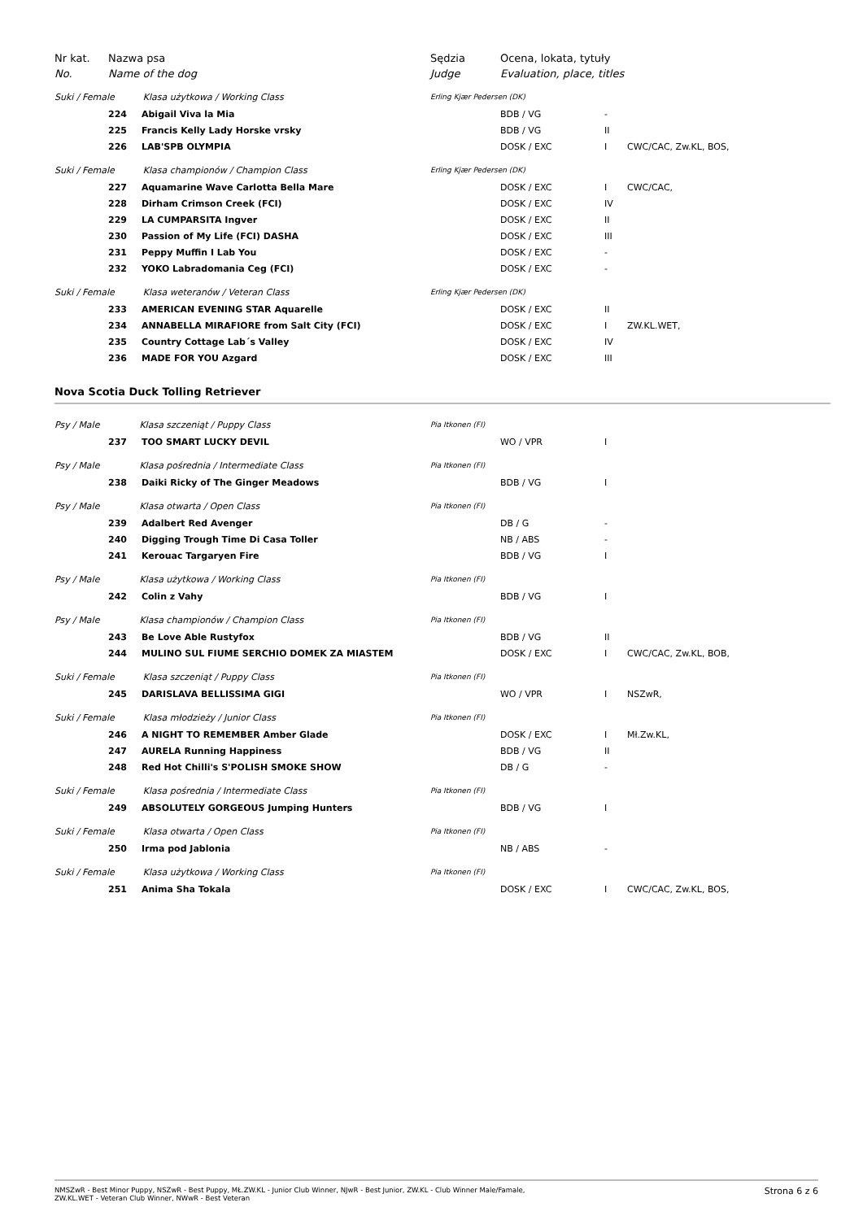| Nr kat. | Nazwa psa | | Sędzia | Ocena, lokata, tytuły | | |
| No. | Name of the dog | | Judge | Evaluation, place, titles | | |
| Suki / Female Klasa użytkowa / Working Class | | | Erling Kjær Pedersen (DK) | | | |
| | 224 | Abigail Viva la Mia | | BDB / VG | - | |
| | 225 | Francis Kelly Lady Horske vrsky | | BDB / VG | II | |
| | 226 | LAB'SPB OLYMPIA | | DOSK / EXC | I | CWC/CAC, Zw.KL, BOS, |
| Suki / Female Klasa championów / Champion Class | | | Erling Kjær Pedersen (DK) | | | |
| | 227 | Aquamarine Wave Carlotta Bella Mare | | DOSK / EXC | I | CWC/CAC, |
| | 228 | Dirham Crimson Creek (FCI) | | DOSK / EXC | IV | |
| | 229 | LA CUMPARSITA Ingver | | DOSK / EXC | II | |
| | 230 | Passion of My Life (FCI) DASHA | | DOSK / EXC | III | |
| | 231 | Peppy Muffin I Lab You | | DOSK / EXC | - | |
| | 232 | YOKO Labradomania Ceg (FCI) | | DOSK / EXC | - | |
| Suki / Female Klasa weteranów / Veteran Class | | | Erling Kjær Pedersen (DK) | | | |
| | 233 | AMERICAN EVENING STAR Aquarelle | | DOSK / EXC | II | |
| | 234 | ANNABELLA MIRAFIORE from Salt City (FCI) | | DOSK / EXC | I | ZW.KL.WET, |
| | 235 | Country Cottage Lab´s Valley | | DOSK / EXC | IV | |
| | 236 | MADE FOR YOU Azgard | | DOSK / EXC | III | |
Nova Scotia Duck Tolling Retriever
| Psy / Male Klasa szczeniąt / Puppy Class | | | Pia Itkonen (FI) | | | |
| | 237 | TOO SMART LUCKY DEVIL | | WO / VPR | I | |
| Psy / Male Klasa pośrednia / Intermediate Class | | | Pia Itkonen (FI) | | | |
| | 238 | Daiki Ricky of The Ginger Meadows | | BDB / VG | I | |
| Psy / Male Klasa otwarta / Open Class | | | Pia Itkonen (FI) | | | |
| | 239 | Adalbert Red Avenger | | DB / G | - | |
| | 240 | Digging Trough Time Di Casa Toller | | NB / ABS | - | |
| | 241 | Kerouac Targaryen Fire | | BDB / VG | I | |
| Psy / Male Klasa użytkowa / Working Class | | | Pia Itkonen (FI) | | | |
| | 242 | Colin z Vahy | | BDB / VG | I | |
| Psy / Male Klasa championów / Champion Class | | | Pia Itkonen (FI) | | | |
| | 243 | Be Love Able Rustyfox | | BDB / VG | II | |
| | 244 | MULINO SUL FIUME SERCHIO DOMEK ZA MIASTEM | | DOSK / EXC | I | CWC/CAC, Zw.KL, BOB, |
| Suki / Female Klasa szczeniąt / Puppy Class | | | Pia Itkonen (FI) | | | |
| | 245 | DARISLAVA BELLISSIMA GIGI | | WO / VPR | I | NSZwR, |
| Suki / Female Klasa młodzieży / Junior Class | | | Pia Itkonen (FI) | | | |
| | 246 | A NIGHT TO REMEMBER Amber Glade | | DOSK / EXC | I | Mł.Zw.KL, |
| | 247 | AURELA Running Happiness | | BDB / VG | II | |
| | 248 | Red Hot Chilli's S'POLISH SMOKE SHOW | | DB / G | - | |
| Suki / Female Klasa pośrednia / Intermediate Class | | | Pia Itkonen (FI) | | | |
| | 249 | ABSOLUTELY GORGEOUS Jumping Hunters | | BDB / VG | I | |
| Suki / Female Klasa otwarta / Open Class | | | Pia Itkonen (FI) | | | |
| | 250 | Irma pod Jablonia | | NB / ABS | - | |
| Suki / Female Klasa użytkowa / Working Class | | | Pia Itkonen (FI) | | | |
| | 251 | Anima Sha Tokala | | DOSK / EXC | I | CWC/CAC, Zw.KL, BOS, |
NMSZwR - Best Minor Puppy, NSZwR - Best Puppy, MŁ.ZW.KL - Junior Club Winner, NJwR - Best Junior, ZW.KL - Club Winner Male/Famale,
ZW.KL.WET - Veteran Club Winner, NWwR - Best Veteran Strona 6 z 6